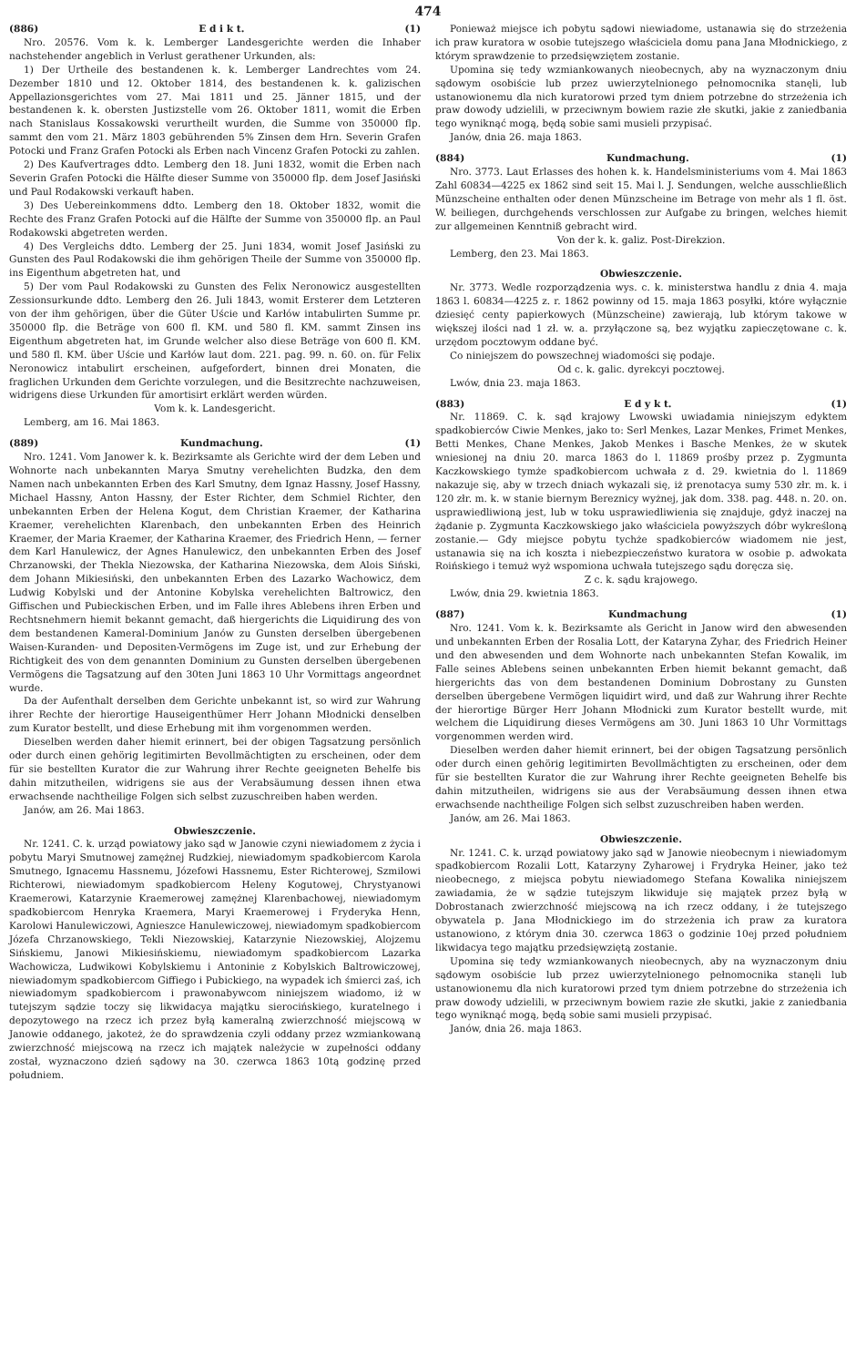474
(886) E d i k t. (1)
Nro. 20576. Vom k. k. Lemberger Landesgerichte werden die Inhaber nachstehender angeblich in Verlust gerathener Urkunden, als:
1) Der Urtheile des bestandenen k. k. Lemberger Landrechtes vom 24. Dezember 1810 und 12. Oktober 1814, des bestandenen k. k. galizischen Appellazionsgerichtes vom 27. Mai 1811 und 25. Jänner 1815, und der bestandenen k. k. obersten Justizstelle vom 26. Oktober 1811, womit die Erben nach Stanislaus Kossakowski verurtheilt wurden, die Summe von 350000 flp. sammt den vom 21. März 1803 gebührenden 5% Zinsen dem Hrn. Severin Grafen Potocki und Franz Grafen Potocki als Erben nach Vincenz Grafen Potocki zu zahlen.
2) Des Kaufvertrages ddto. Lemberg den 18. Juni 1832, womit die Erben nach Severin Grafen Potocki die Hälfte dieser Summe von 350000 flp. dem Josef Jasiński und Paul Rodakowski verkauft haben.
3) Des Uebereinkommens ddto. Lemberg den 18. Oktober 1832, womit die Rechte des Franz Grafen Potocki auf die Hälfte der Summe von 350000 flp. an Paul Rodakowski abgetreten werden.
4) Des Vergleichs ddto. Lemberg der 25. Juni 1834, womit Josef Jasiński zu Gunsten des Paul Rodakowski die ihm gehörigen Theile der Summe von 350000 flp. ins Eigenthum abgetreten hat, und
5) Der vom Paul Rodakowski zu Gunsten des Felix Neronowicz ausgestellten Zessionsurkunde ddto. Lemberg den 26. Juli 1843, womit Ersterer dem Letzteren von der ihm gehörigen, über die Güter Uście und Karłów intabulirten Summe pr. 350000 flp. die Beträge von 600 fl. KM. und 580 fl. KM. sammt Zinsen ins Eigenthum abgetreten hat, im Grunde welcher also diese Beträge von 600 fl. KM. und 580 fl. KM. über Uście und Karłów laut dom. 221. pag. 99. n. 60. on. für Felix Neronowicz intabulirt erscheinen, aufgefordert, binnen drei Monaten, die fraglichen Urkunden dem Gerichte vorzulegen, und die Besitzrechte nachzuweisen, widrigens diese Urkunden für amortisirt erklärt werden würden.
Vom k. k. Landesgericht.
Lemberg, am 16. Mai 1863.
(889) Kundmachung. (1)
Nro. 1241. Vom Janower k. k. Bezirksamte als Gerichte wird der dem Leben und Wohnorte nach unbekannten Marya Smutny verehelichten Budzka, den dem Namen nach unbekannten Erben des Karl Smutny, dem Ignaz Hassny, Josef Hassny, Michael Hassny, Anton Hassny, der Ester Richter, dem Schmiel Richter, den unbekannten Erben der Helena Kogut, dem Christian Kraemer, der Katharina Kraemer, verehelichten Klarenbach, den unbekannten Erben des Heinrich Kraemer, der Maria Kraemer, der Katharina Kraemer, des Friedrich Henn, — ferner dem Karl Hanulewicz, der Agnes Hanulewicz, den unbekannten Erben des Josef Chrzanowski, der Thekla Niezowska, der Katharina Niezowska, dem Alois Siński, dem Johann Mikiesiński, den unbekannten Erben des Lazarko Wachowicz, dem Ludwig Kobylski und der Antonine Kobylska verehelichten Baltrowicz, den Giffischen und Pubieckischen Erben, und im Falle ihres Ablebens ihren Erben und Rechtsnehmern hiemit bekannt gemacht, daß hiergerichts die Liquidirung des von dem bestandenen Kameral-Dominium Janów zu Gunsten derselben übergebenen Waisen-Kuranden- und Depositen-Vermögens im Zuge ist, und zur Erhebung der Richtigkeit des von dem genannten Dominium zu Gunsten derselben übergebenen Vermögens die Tagsatzung auf den 30ten Juni 1863 10 Uhr Vormittags angeordnet wurde.
Da der Aufenthalt derselben dem Gerichte unbekannt ist, so wird zur Wahrung ihrer Rechte der hierortige Hauseigenthümer Herr Johann Młodnicki denselben zum Kurator bestellt, und diese Erhebung mit ihm vorgenommen werden.
Dieselben werden daher hiemit erinnert, bei der obigen Tagsatzung persönlich oder durch einen gehörig legitimirten Bevollmächtigten zu erscheinen, oder dem für sie bestellten Kurator die zur Wahrung ihrer Rechte geeigneten Behelfe bis dahin mitzutheilen, widrigens sie aus der Verabsäumung dessen ihnen etwa erwachsende nachtheilige Folgen sich selbst zuzuschreiben haben werden.
Janów, am 26. Mai 1863.
Obwieszczenie.
Nr. 1241. C. k. urząd powiatowy jako sąd w Janowie czyni niewiadomem z życia i pobytu Maryi Smutnowej zamężnej Rudzkiej, niewiadomym spadkobiercom Karola Smutnego, Ignacemu Hassnemu, Józefowi Hassnemu, Ester Richterowej, Szmilowi Richterowi, niewiadomym spadkobiercom Heleny Kogutowej, Chrystyanowi Kraemerowi, Katarzynie Kraemerowej zamężnej Klarenbachowej, niewiadomym spadkobiercom Henryka Kraemera, Maryi Kraemerowej i Fryderyka Henn, Karolowi Hanulewiczowi, Agnieszce Hanulewiczowej, niewiadomym spadkobiercom Józefa Chrzanowskiego, Tekli Niezowskiej, Katarzynie Niezowskiej, Alojzemu Sińskiemu, Janowi Mikiesińskiemu, niewiadomym spadkobiercom Lazarka Wachowicza, Ludwikowi Kobylskiemu i Antoninie z Kobylskich Baltrowiczowej, niewiadomym spadkobiercom Giffiego i Pubickiego, na wypadek ich śmierci zaś, ich niewiadomym spadkobiercom i prawonabywcom niniejszem wiadomo, iż w tutejszym sądzie toczy się likwidacya majątku sierocińskiego, kuratelnego i depozytowego na rzecz ich przez byłą kameralną zwierzchność miejscową w Janowie oddanego, jakoteż, że do sprawdzenia czyli oddany przez wzmiankowaną zwierzchność miejscową na rzecz ich majątek należycie w zupełności oddany został, wyznaczono dzień sądowy na 30. czerwca 1863 10tą godzinę przed południem.
Ponieważ miejsce ich pobytu sądowi niewiadome, ustanawia się do strzeżenia ich praw kuratora w osobie tutejszego właściciela domu pana Jana Młodnickiego, z którym sprawdzenie to przedsięwziętem zostanie.
Upomina się tedy wzmiankowanych nieobecnych, aby na wyznaczonym dniu sądowym osobiście lub przez uwierzytelnionego pełnomocnika stanęli, lub ustanowionemu dla nich kuratorowi przed tym dniem potrzebne do strzeżenia ich praw dowody udzielili, w przeciwnym bowiem razie złe skutki, jakie z zaniedbania tego wyniknąć mogą, będą sobie sami musieli przypisać.
Janów, dnia 26. maja 1863.
(884) Kundmachung. (1)
Nro. 3773. Laut Erlasses des hohen k. k. Handelsministeriums vom 4. Mai 1863 Zahl 60834—4225 ex 1862 sind seit 15. Mai l. J. Sendungen, welche ausschließlich Münzscheine enthalten oder denen Münzscheine im Betrage von mehr als 1 fl. öst. W. beiliegen, durchgehends verschlossen zur Aufgabe zu bringen, welches hiemit zur allgemeinen Kenntniß gebracht wird.
Von der k. k. galiz. Post-Direkzion.
Lemberg, den 23. Mai 1863.
Obwieszczenie.
Nr. 3773. Wedle rozporządzenia wys. c. k. ministerstwa handlu z dnia 4. maja 1863 l. 60834—4225 z. r. 1862 powinny od 15. maja 1863 posyłki, które wyłącznie dziesięć centy papierkowych (Münzscheine) zawierają, lub którym takowe w większej ilości nad 1 zł. w. a. przyłączone są, bez wyjątku zapieczętowane c. k. urzędom pocztowym oddane być.
Co niniejszem do powszechnej wiadomości się podaje.
Od c. k. galic. dyrekcyi pocztowej.
Lwów, dnia 23. maja 1863.
(883) E d y k t. (1)
Nr. 11869. C. k. sąd krajowy Lwowski uwiadamia niniejszym edyktem spadkobierców Ciwie Menkes, jako to: Serl Menkes, Lazar Menkes, Frimet Menkes, Betti Menkes, Chane Menkes, Jakob Menkes i Basche Menkes, że w skutek wniesionej na dniu 20. marca 1863 do l. 11869 prośby przez p. Zygmunta Kaczkowskiego tymże spadkobiercom uchwała z d. 29. kwietnia do l. 11869 nakazuje się, aby w trzech dniach wykazali się, iż prenotacya sumy 530 złr. m. k. i 120 złr. m. k. w stanie biernym Bereznicy wyżnej, jak dom. 338. pag. 448. n. 20. on. usprawiedliwioną jest, lub w toku usprawiedliwienia się znajduje, gdyż inaczej na żądanie p. Zygmunta Kaczkowskiego jako właściciela powyższych dóbr wykreśloną zostanie.— Gdy miejsce pobytu tychże spadkobierców wiadomem nie jest, ustanawia się na ich koszta i niebezpieczeństwo kuratora w osobie p. adwokata Roińskiego i temuż wyż wspomiona uchwała tutejszego sądu doręcza się.
Z c. k. sądu krajowego.
Lwów, dnia 29. kwietnia 1863.
(887) Kundmachung (1)
Nro. 1241. Vom k. k. Bezirksamte als Gericht in Janow wird den abwesenden und unbekannten Erben der Rosalia Lott, der Kataryna Zyhar, des Friedrich Heiner und den abwesenden und dem Wohnorte nach unbekannten Stefan Kowalik, im Falle seines Ablebens seinen unbekannten Erben hiemit bekannt gemacht, daß hiergerichts das von dem bestandenen Dominium Dobrostany zu Gunsten derselben übergebene Vermögen liquidirt wird, und daß zur Wahrung ihrer Rechte der hierortige Bürger Herr Johann Młodnicki zum Kurator bestellt wurde, mit welchem die Liquidirung dieses Vermögens am 30. Juni 1863 10 Uhr Vormittags vorgenommen werden wird.
Dieselben werden daher hiemit erinnert, bei der obigen Tagsatzung persönlich oder durch einen gehörig legitimirten Bevollmächtigten zu erscheinen, oder dem für sie bestellten Kurator die zur Wahrung ihrer Rechte geeigneten Behelfe bis dahin mitzutheilen, widrigens sie aus der Verabsäumung dessen ihnen etwa erwachsende nachtheilige Folgen sich selbst zuzuschreiben haben werden.
Janów, am 26. Mai 1863.
Obwieszczenie.
Nr. 1241. C. k. urząd powiatowy jako sąd w Janowie nieobecnym i niewiadomym spadkobiercom Rozalii Lott, Katarzyny Zyharowej i Frydryka Heiner, jako też nieobecnego, z miejsca pobytu niewiadomego Stefana Kowalika niniejszem zawiadamia, że w sądzie tutejszym likwiduje się majątek przez byłą w Dobrostanach zwierzchność miejscową na ich rzecz oddany, i że tutejszego obywatela p. Jana Młodnickiego im do strzeżenia ich praw za kuratora ustanowiono, z którym dnia 30. czerwca 1863 o godzinie 10ej przed południem likwidacya tego majątku przedsięwziętą zostanie.
Upomina się tedy wzmiankowanych nieobecnych, aby na wyznaczonym dniu sądowym osobiście lub przez uwierzytelnionego pełnomocnika stanęli lub ustanowionemu dla nich kuratorowi przed tym dniem potrzebne do strzeżenia ich praw dowody udzielili, w przeciwnym bowiem razie złe skutki, jakie z zaniedbania tego wyniknąć mogą, będą sobie sami musieli przypisać.
Janów, dnia 26. maja 1863.